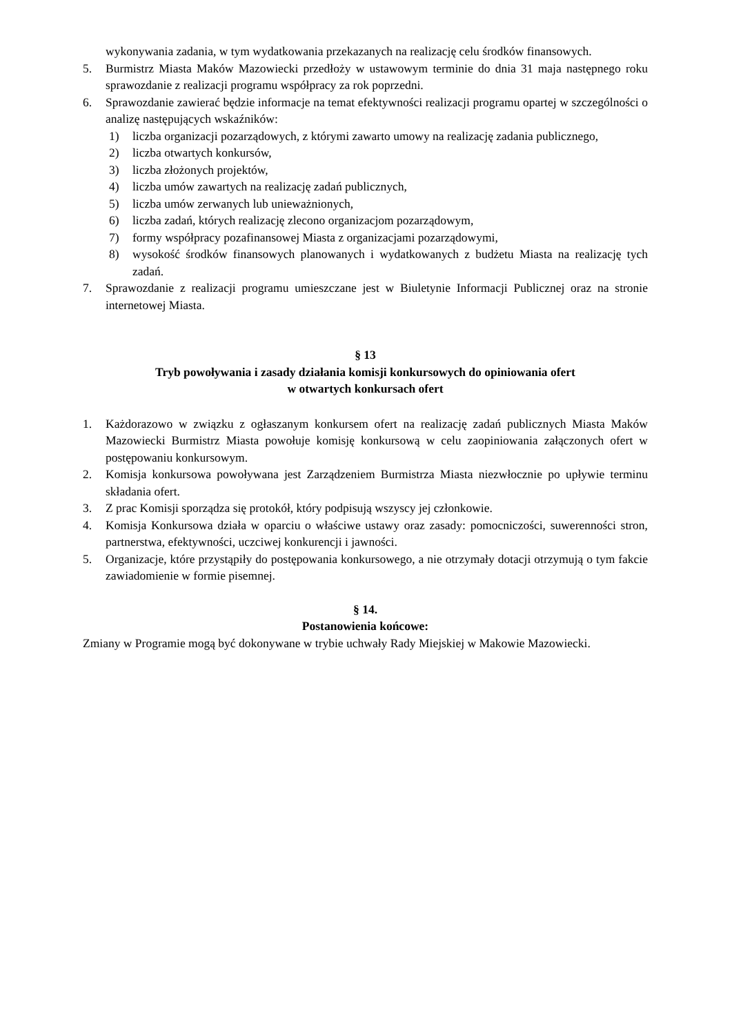wykonywania zadania, w tym wydatkowania przekazanych na realizację celu środków finansowych.
5. Burmistrz Miasta Maków Mazowiecki przedłoży w ustawowym terminie do dnia 31 maja następnego roku sprawozdanie z realizacji programu współpracy za rok poprzedni.
6. Sprawozdanie zawierać będzie informacje na temat efektywności realizacji programu opartej w szczególności o analizę następujących wskaźników:
1) liczba organizacji pozarządowych, z którymi zawarto umowy na realizację zadania publicznego,
2) liczba otwartych konkursów,
3) liczba złożonych projektów,
4) liczba umów zawartych na realizację zadań publicznych,
5) liczba umów zerwanych lub unieważnionych,
6) liczba zadań, których realizację zlecono organizacjom pozarządowym,
7) formy współpracy pozafinansowej Miasta z organizacjami pozarządowymi,
8) wysokość środków finansowych planowanych i wydatkowanych z budżetu Miasta na realizację tych zadań.
7. Sprawozdanie z realizacji programu umieszczane jest w Biuletynie Informacji Publicznej oraz na stronie internetowej Miasta.
§ 13
Tryb powoływania i zasady działania komisji konkursowych do opiniowania ofert
w otwartych konkursach ofert
1. Każdorazowo w związku z ogłaszanym konkursem ofert na realizację zadań publicznych Miasta Maków Mazowiecki Burmistrz Miasta powołuje komisję konkursową w celu zaopiniowania załączonych ofert w postępowaniu konkursowym.
2. Komisja konkursowa powoływana jest Zarządzeniem Burmistrza Miasta niezwłocznie po upływie terminu składania ofert.
3. Z prac Komisji sporządza się protokół, który podpisują wszyscy jej członkowie.
4. Komisja Konkursowa działa w oparciu o właściwe ustawy oraz zasady: pomocniczości, suwerenności stron, partnerstwa, efektywności, uczciwej konkurencji i jawności.
5. Organizacje, które przystąpiły do postępowania konkursowego, a nie otrzymały dotacji otrzymują o tym fakcie zawiadomienie w formie pisemnej.
§ 14.
Postanowienia końcowe:
Zmiany w Programie mogą być dokonywane w trybie uchwały Rady Miejskiej w Makowie Mazowiecki.